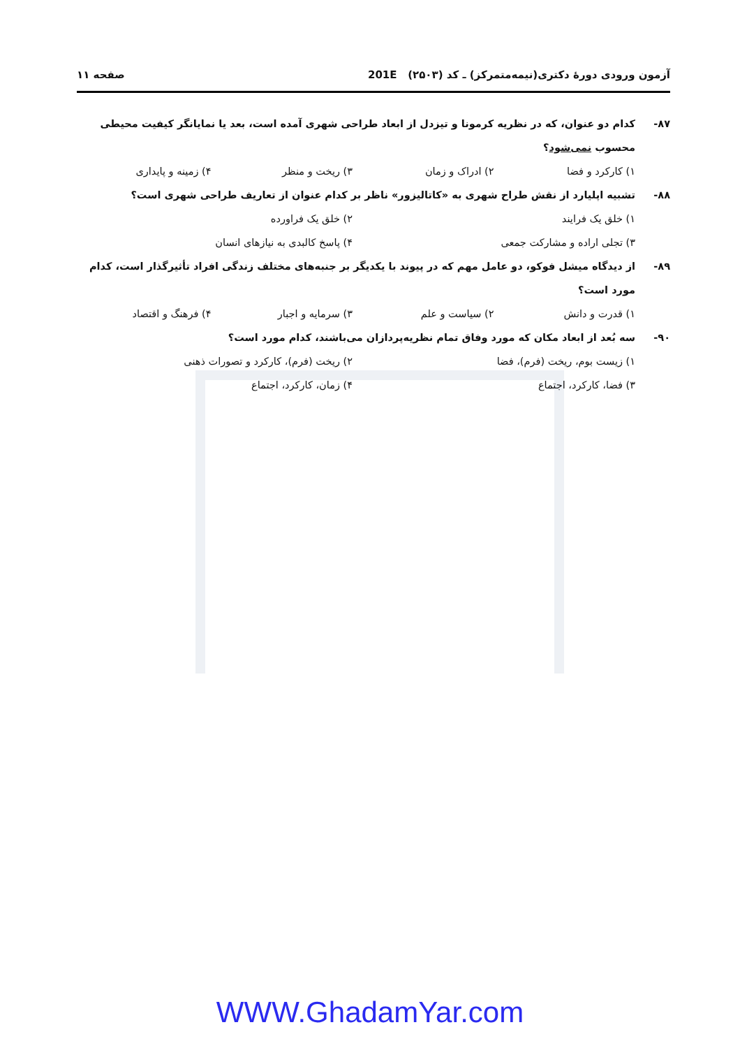آزمون ورودی دورهٔ دکتری(نیمه‌متمرکز) ـ کد (۲۵۰۳) 201E صفحه ۱۱
۸۷- کدام دو عنوان، که در نظریه کرمونا و تیزدل از ابعاد طراحی شهری آمده است، بعد یا نمایانگر کیفیت محیطی محسوب نمی‌شود؟
۱) کارکرد و فضا ۲) ادراک و زمان ۳) ریخت و منظر ۴) زمینه و پایداری
۸۸- تشبیه اپلیارد از نقش طراح شهری به «کاتالیزور» ناظر بر کدام عنوان از تعاریف طراحی شهری است؟
۱) خلق یک فرایند ۲) خلق یک فراورده ۳) تجلی اراده و مشارکت جمعی ۴) پاسخ کالبدی به نیازهای انسان
۸۹- از دیدگاه میشل فوکو، دو عامل مهم که در پیوند با یکدیگر بر جنبه‌های مختلف زندگی افراد تأثیرگذار است، کدام مورد است؟
۱) قدرت و دانش ۲) سیاست و علم ۳) سرمایه و اجبار ۴) فرهنگ و اقتصاد
۹۰- سه بُعد از ابعاد مکان که مورد وفاق تمام نظریه‌پردازان می‌باشند، کدام مورد است؟
۱) زیست بوم، ریخت (فرم)، فضا ۲) ریخت (فرم)، کارکرد و تصورات ذهنی ۳) فضا، کارکرد، اجتماع ۴) زمان، کارکرد، اجتماع
WWW.GhadamYar.com